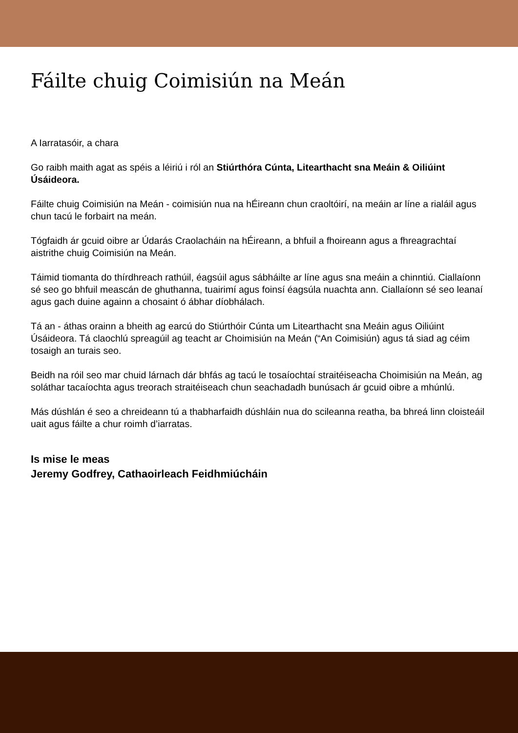Fáilte chuig Coimisiún na Meán
A Iarratasóir, a chara
Go raibh maith agat as spéis a léiriú i ról an Stiúrthóra Cúnta, Litearthacht sna Meáin & Oiliúint Úsáideora.
Fáilte chuig Coimisiún na Meán - coimisiún nua na hÉireann chun craoltóirí, na meáin ar líne a rialáil agus chun tacú le forbairt na meán.
Tógfaidh ár gcuid oibre ar Údarás Craolacháin na hÉireann, a bhfuil a fhoireann agus a fhreagrachtaí aistrithe chuig Coimisiún na Meán.
Táimid tiomanta do thírdhreach rathúil, éagsúil agus sábháilte ar líne agus sna meáin a chinntiú. Ciallaíonn sé seo go bhfuil meascán de ghuthanna, tuairimí agus foinsí éagsúla nuachta ann. Ciallaíonn sé seo leanaí agus gach duine againn a chosaint ó ábhar díobhálach.
Tá an - áthas orainn a bheith ag earcú do Stiúrthóir Cúnta um Litearthacht sna Meáin agus Oiliúint Úsáideora. Tá claochlú spreagúil ag teacht ar Choimisiún na Meán (“An Coimisiún) agus tá siad ag céim tosaigh an turais seo.
Beidh na róil seo mar chuid lárnach dár bhfás ag tacú le tosaíochtaí straitéiseacha Choimisiún na Meán, ag soláthar tacaíochta agus treorach straitéiseach chun seachadadh bunúsach ár gcuid oibre a mhúnlú.
Más dúshlán é seo a chreideann tú a thabharfaidh dúshláin nua do scileanna reatha, ba bhreá linn cloisteáil uait agus fáilte a chur roimh d’iarratas.
Is mise le meas
Jeremy Godfrey, Cathaoirleach Feidhmiúcháin